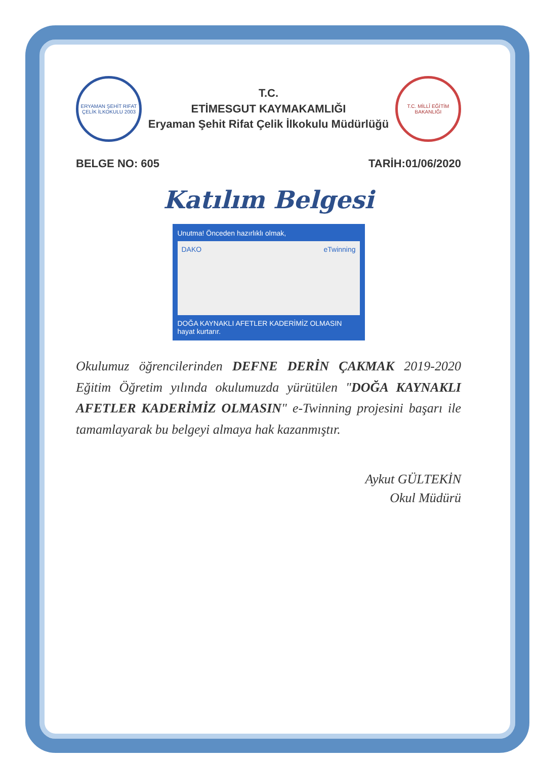ERYAMAN ŞEHİT RIFAT ÇELİK İLKOKULU 2003
T.C.
ETİMESGUT KAYMAKAMLIĞI
Eryaman Şehit Rifat Çelik İlkokulu Müdürlüğü
T.C. MİLLÎ EĞİTİM BAKANLIĞI
BELGE NO: 605 TARİH:01/06/2020
Katılım Belgesi
Unutma! Önceden hazırlıklı olmak,
DAKO eTwinning
DOĞA KAYNAKLI AFETLER KADERİMİZ OLMASIN
hayat kurtarır.
Okulumuz öğrencilerinden DEFNE DERİN ÇAKMAK 2019-2020 Eğitim Öğretim yılında okulumuzda yürütülen "DOĞA KAYNAKLI AFETLER KADERİMİZ OLMASIN" e-Twinning projesini başarı ile tamamlayarak bu belgeyi almaya hak kazanmıştır.
Aykut GÜLTEKİN
Okul Müdürü